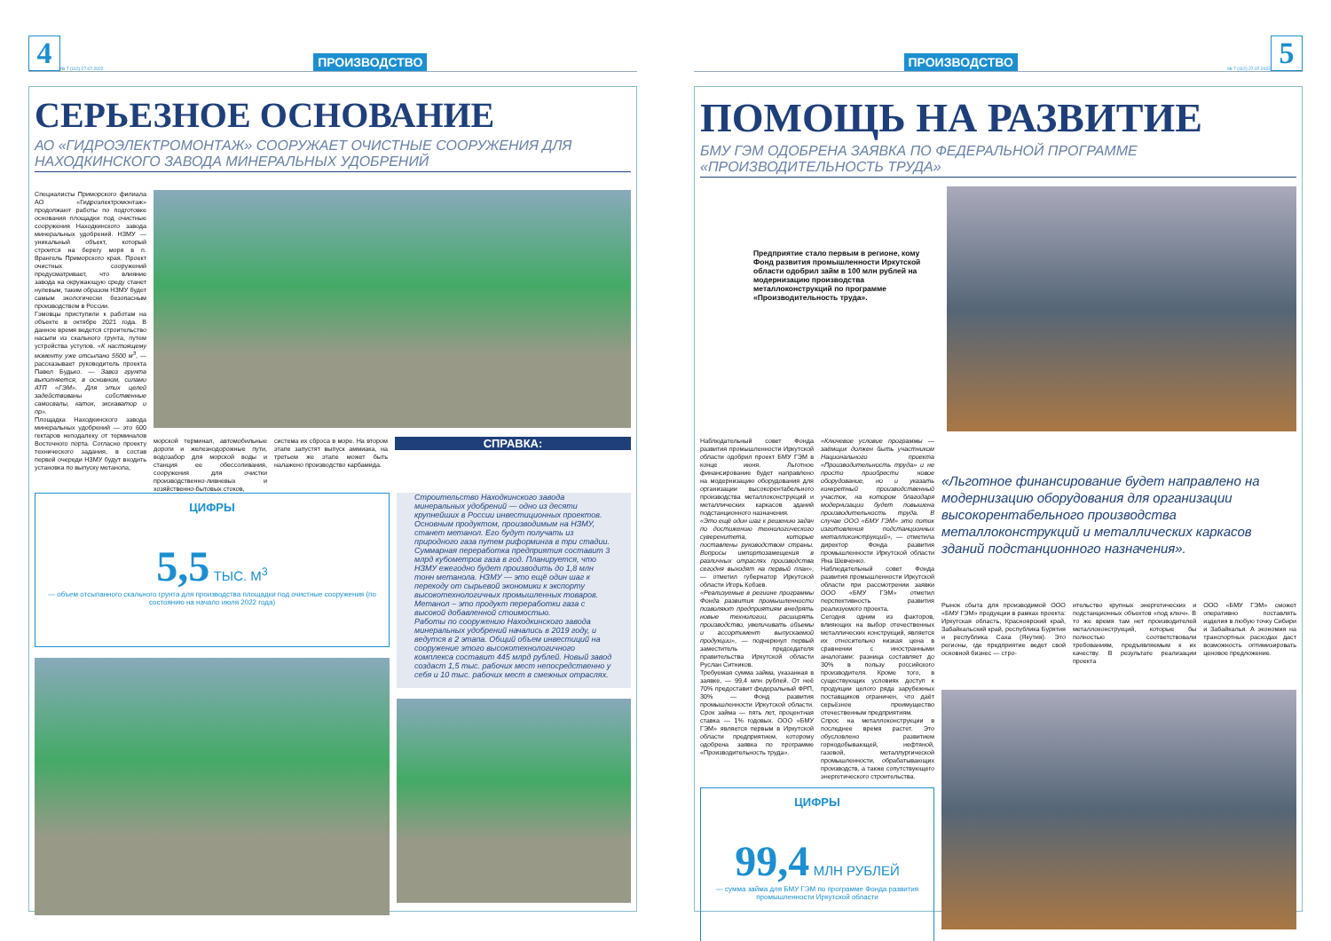4 № 7 (112) 27.07.2022 ПРОИЗВОДСТВО
СЕРЬЕЗНОЕ ОСНОВАНИЕ
АО «ГИДРОЭЛЕКТРОМОНТАЖ» СООРУЖАЕТ ОЧИСТНЫЕ СООРУЖЕНИЯ ДЛЯ НАХОДКИНСКОГО ЗАВОДА МИНЕРАЛЬНЫХ УДОБРЕНИЙ
Специалисты Приморского филиала АО «Гидроэлектромонтаж» продолжают работы по подготовке основания площадки под очистные сооружения Находкинского завода минеральных удобрений. НЗМУ — уникальный объект, который строится на берегу моря в п. Врангель Приморского края. Проект очистных сооружений предусматривает, что влияние завода на окружающую среду станет нулевым, таким образом НЗМУ будет самым экологически безопасным производством в России.
Гэмовцы приступили к работам на объекте в октябре 2021 года. В данное время ведется строительство насыпи из скального грунта, путем устройства уступов. «К настоящему моменту уже отсыпано 5500 м<sup>3</sup>, — рассказывает руководитель проекта Павел Будько. — Завоз грунта выполняется, в основном, силами АТП «ГЭМ». Для этих целей задействованы собственные самосвалы, каток, экскаватор и пр».
Площадка Находкинского завода минеральных удобрений — это 600 гектаров неподалеку от терминалов Восточного порта. Согласно проекту технического задания, в состав первой очереди НЗМУ будут входить установка по выпуску метанола,
морской терминал, автомобильные дороги и железнодорожные пути, водозабор для морской воды и станция ее обессоливания, сооружения для очистки производственно-ливневых и хозяйственно-бытовых стоков,
система их сброса в море. На втором этапе запустят выпуск аммиака, на третьем же этапе может быть налажено производство карбамида.
СПРАВКА:
ЦИФРЫ
5,5 ТЫС. М<sup>3</sup>
— объем отсыпанного скального грунта для производства площадки под очистные сооружения (по состоянию на начало июля 2022 года)
Строительство Находкинского завода минеральных удобрений — одно из десяти крупнейших в России инвестиционных проектов. Основным продуктом, производимым на НЗМУ, станет метанол. Его будут получать из природного газа путем риформинга в три стадии. Суммарная переработка предприятия составит 3 млрд кубометров газа в год. Планируется, что НЗМУ ежегодно будет производить до 1,8 млн тонн метанола. НЗМУ — это ещё один шаг к переходу от сырьевой экономики к экспорту высокотехнологичных промышленных товаров. Метанол – это продукт переработки газа с высокой добавленной стоимостью.
Работы по сооружению Находкинского завода минеральных удобрений начались в 2019 году, и ведутся в 2 этапа. Общий объем инвестиций на сооружение этого высокотехнологичного комплекса составит 445 млрд рублей. Новый завод создаст 1,5 тыс. рабочих мест непосредственно у себя и 10 тыс. рабочих мест в смежных отраслях.
ПРОИЗВОДСТВО № 7 (112) 27.07.2022 5
ПОМОЩЬ НА РАЗВИТИЕ
БМУ ГЭМ ОДОБРЕНА ЗАЯВКА ПО ФЕДЕРАЛЬНОЙ ПРОГРАММЕ «ПРОИЗВОДИТЕЛЬНОСТЬ ТРУДА»
Предприятие стало первым в регионе, кому Фонд развития промышленности Иркутской области одобрил займ в 100 млн рублей на модернизацию производства металлоконструкций по программе «Производительность труда».
Наблюдательный совет Фонда развития промышленности Иркутской области одобрил проект БМУ ГЭМ в конце июня. Льготное финансирование будет направлено на модернизацию оборудования для организации высокорентабельного производства металлоконструкций и металлических каркасов зданий подстанционного назначения.
«Это ещё один шаг к решению задач по достижению технологического суверенитета, которые поставлены руководством страны. Вопросы импортозамещения в различных отраслях производства сегодня выходят на первый план», — отметил губернатор Иркутской области Игорь Кобзев.
«Реализуемые в регионе программы Фонда развития промышленности позволяют предприятиям внедрять новые технологии, расширять производство, увеличивать объемы и ассортимент выпускаемой продукции», — подчеркнул первый заместитель председателя правительства Иркутской области Руслан Ситников.
Требуемая сумма займа, указанная в заявке, — 99,4 млн рублей. От неё 70% предоставит федеральный ФРП, 30% — Фонд развития промышленности Иркутской области. Срок займа — пять лет, процентная ставка — 1% годовых. ООО «БМУ ГЭМ» является первым в Иркутской области предприятием, которому одобрена заявка по программе «Производительность труда».
«Ключевое условие программы — заёмщик должен быть участником Национального проекта «Производительность труда» и не просто приобрести новое оборудование, но и указать конкретный производственный участок, на котором благодаря модернизации будет повышена производительность труда. В случае ООО «БМУ ГЭМ» это поток изготовления подстанционных металлоконструкций», — отметила директор Фонда развития промышленности Иркутской области Яна Шевченко.
Наблюдательный совет Фонда развития промышленности Иркутской области при рассмотрении заявки ООО «БМУ ГЭМ» отметил перспективность развития реализуемого проекта.
Сегодня одним из факторов, влияющих на выбор отечественных металлических конструкций, является их относительно низкая цена в сравнении с иностранными аналогами: разница составляет до 30% в пользу российского производителя. Кроме того, в существующих условиях доступ к продукции целого ряда зарубежных поставщиков ограничен, что даёт серьёзное преимущество отечественным предприятиям.
Спрос на металлоконструкции в последнее время растет. Это обусловлено развитием горнодобывающей, нефтяной, газовой, металлургической промышленности, обрабатывающих производств, а также сопутствующего энергетического строительства.
«Льготное финансирование будет направлено на модернизацию оборудования для организации высокорентабельного производства металлоконструкций и металлических каркасов зданий подстанционного назначения».
Рынок сбыта для производимой ООО «БМУ ГЭМ» продукции в рамках проекта: Иркутская область, Красноярский край, Забайкальский край, республика Бурятия и республика Саха (Якутия). Это регионы, где предприятие ведет свой основной бизнес — стро-
ительство крупных энергетических и подстанционных объектов «под ключ». В то же время там нет производителей металлоконструкций, которые бы полностью соответствовали требованиям, предъявляемым к их качеству. В результате реализации проекта
ООО «БМУ ГЭМ» сможет оперативно поставлять изделия в любую точку Сибири и Забайкалья. А экономия на транспортных расходах даст возможность оптимизировать ценовое предложение.
ЦИФРЫ
99,4 МЛН РУБЛЕЙ
— сумма займа для БМУ ГЭМ по программе Фонда развития промышленности Иркутской области